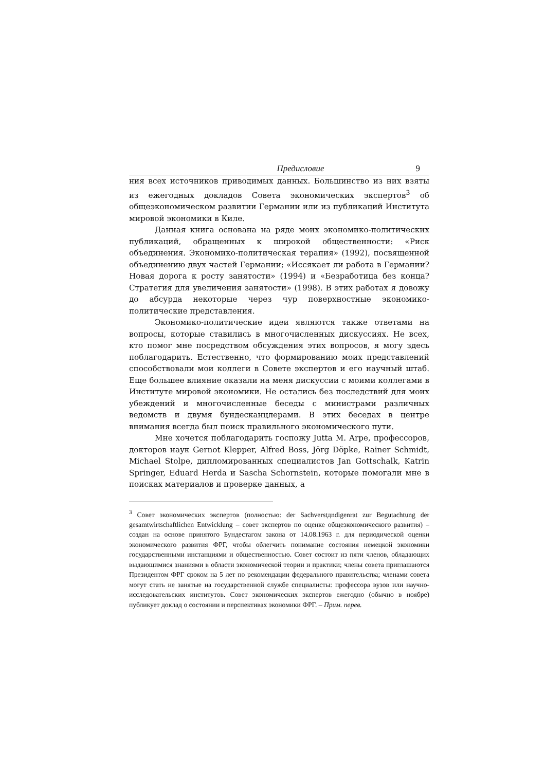Предисловие 9
ния всех источников приводимых данных. Большинство из них взяты из ежегодных докладов Совета экономических экспертов<sup>3</sup> об общеэкономическом развитии Германии или из публикаций Института мировой экономики в Киле.
Данная книга основана на ряде моих экономико-политических публикаций, обращенных к широкой общественности: «Риск объединения. Экономико-политическая терапия» (1992), посвященной объединению двух частей Германии; «Иссякает ли работа в Германии? Новая дорога к росту занятости» (1994) и «Безработица без конца? Стратегия для увеличения занятости» (1998). В этих работах я довожу до абсурда некоторые через чур поверхностные экономико-политические представления.
Экономико-политические идеи являются также ответами на вопросы, которые ставились в многочисленных дискуссиях. Не всех, кто помог мне посредством обсуждения этих вопросов, я могу здесь поблагодарить. Естественно, что формированию моих представлений способствовали мои коллеги в Совете экспертов и его научный штаб. Еще большее влияние оказали на меня дискуссии с моими коллегами в Институте мировой экономики. Не остались без последствий для моих убеждений и многочисленные беседы с министрами различных ведомств и двумя бундесканцлерами. В этих беседах в центре внимания всегда был поиск правильного экономического пути.
Мне хочется поблагодарить госпожу Jutta M. Arpe, профессоров, докторов наук Gernot Klepper, Alfred Boss, Jörg Döpke, Rainer Schmidt, Michael Stolpe, дипломированных специалистов Jan Gottschalk, Katrin Springer, Eduard Herda и Sascha Schornstein, которые помогали мне в поисках материалов и проверке данных, а
<sup>3</sup> Совет экономических экспертов (полностью: der Sachverstдndigenrat zur Begutachtung der gesamtwirtschaftlichen Entwicklung – совет экспертов по оценке общеэкономического развития) – создан на основе принятого Бундестагом закона от 14.08.1963 г. для периодической оценки экономического развития ФРГ, чтобы облегчить понимание состояния немецкой экономики государственными инстанциями и общественностью. Совет состоит из пяти членов, обладающих выдающимися знаниями в области экономической теории и практики; члены совета приглашаются Президентом ФРГ сроком на 5 лет по рекомендации федерального правительства; членами совета могут стать не занятые на государственной службе специалисты: профессора вузов или научно-исследовательских институтов. Совет экономических экспертов ежегодно (обычно в ноябре) публикует доклад о состоянии и перспективах экономики ФРГ. – Прим. перев.